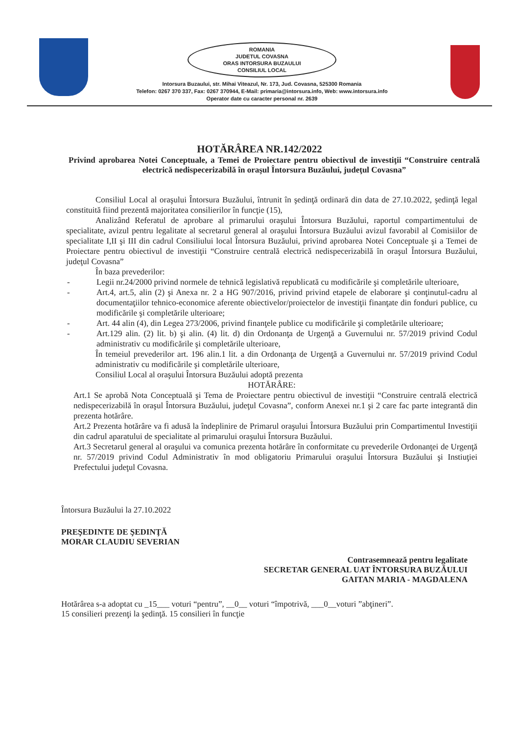ROMANIA
JUDETUL COVASNA
ORAS INTORSURA BUZAULUI
CONSILIUL LOCAL
Intorsura Buzaului, str. Mihai Viteazul, Nr. 173, Jud. Covasna, 525300 Romania
Telefon: 0267 370 337, Fax: 0267 370944, E-Mail: primaria@intorsura.info, Web: www.intorsura.info
Operator date cu caracter personal nr. 2639
HOTĂRÂREA NR.142/2022
Privind aprobarea Notei Conceptuale, a Temei de Proiectare pentru obiectivul de investiţii “Construire centrală electrică nedispecerizabilă în oraşul Întorsura Buzăului, judeţul Covasna”
Consiliul Local al oraşului Întorsura Buzăului, întrunit în şedinţă ordinară din data de 27.10.2022, şedinţă legal constituită fiind prezentă majoritatea consilierilor în funcţie (15),
Analizând Referatul de aprobare al primarului oraşului Întorsura Buzăului, raportul compartimentului de specialitate, avizul pentru legalitate al secretarul general al oraşului Întorsura Buzăului avizul favorabil al Comisiilor de specialitate I,II şi III din cadrul Consiliului local Întorsura Buzăului, privind aprobarea Notei Conceptuale şi a Temei de Proiectare pentru obiectivul de investiţii “Construire centrală electrică nedispecerizabilă în oraşul Întorsura Buzăului, judeţul Covasna”
În baza prevederilor:
- Legii nr.24/2000 privind normele de tehnică legislativă republicată cu modificările şi completările ulterioare,
- Art.4, art.5, alin (2) şi Anexa nr. 2 a HG 907/2016, privind privind etapele de elaborare şi conţinutul-cadru al documentaţiilor tehnico-economice aferente obiectivelor/proiectelor de investiţii finanţate din fonduri publice, cu modificările şi completările ulterioare;
- Art. 44 alin (4), din Legea 273/2006, privind finanţele publice cu modificările şi completările ulterioare;
- Art.129 alin. (2) lit. b) şi alin. (4) lit. d) din Ordonanţa de Urgenţă a Guvernului nr. 57/2019 privind Codul administrativ cu modificările şi completările ulterioare,
În temeiul prevederilor art. 196 alin.1 lit. a din Ordonanţa de Urgenţă a Guvernului nr. 57/2019 privind Codul administrativ cu modificările şi completările ulterioare,
Consiliul Local al oraşului Întorsura Buzăului adoptă prezenta
HOTĂRÂRE:
Art.1 Se aprobă Nota Conceptuală şi Tema de Proiectare pentru obiectivul de investiţii “Construire centrală electrică nedispecerizabilă în oraşul Întorsura Buzăului, judeţul Covasna”, conform Anexei nr.1 şi 2 care fac parte integrantă din prezenta hotărâre.
Art.2 Prezenta hotărâre va fi adusă la îndeplinire de Primarul oraşului Întorsura Buzăului prin Compartimentul Investiţii din cadrul aparatului de specialitate al primarului oraşului Întorsura Buzăului.
Art.3 Secretarul general al oraşului va comunica prezenta hotărâre în conformitate cu prevederile Ordonanţei de Urgenţă nr. 57/2019 privind Codul Administrativ în mod obligatoriu Primarului oraşului Întorsura Buzăului şi Instiuţiei Prefectului judeţul Covasna.
Întorsura Buzăului la 27.10.2022
PREŞEDINTE DE ŞEDINŢĂ
MORAR CLAUDIU SEVERIAN
Contrasemnează pentru legalitate
SECRETAR GENERAL UAT ÎNTORSURA BUZĂULUI
GAITAN MARIA - MAGDALENA
Hotărârea s-a adoptat cu _15___ voturi “pentru”, __0__ voturi “împotrivă, ___0__voturi ”abţineri”.
15 consilieri prezenţi la şedinţă. 15 consilieri în funcţie